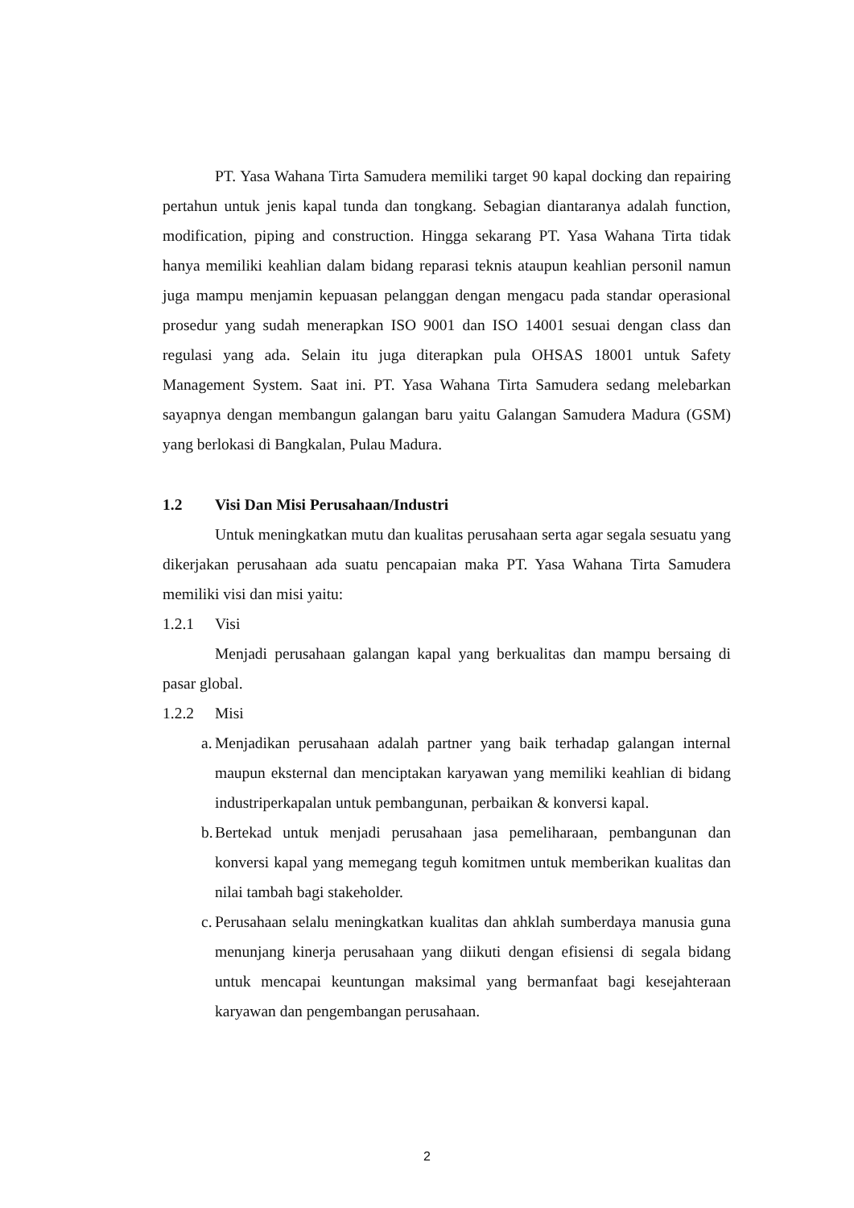PT. Yasa Wahana Tirta Samudera memiliki target 90 kapal docking dan repairing pertahun untuk jenis kapal tunda dan tongkang. Sebagian diantaranya adalah function, modification, piping and construction. Hingga sekarang PT. Yasa Wahana Tirta tidak hanya memiliki keahlian dalam bidang reparasi teknis ataupun keahlian personil namun juga mampu menjamin kepuasan pelanggan dengan mengacu pada standar operasional prosedur yang sudah menerapkan ISO 9001 dan ISO 14001 sesuai dengan class dan regulasi yang ada. Selain itu juga diterapkan pula OHSAS 18001 untuk Safety Management System. Saat ini. PT. Yasa Wahana Tirta Samudera sedang melebarkan sayapnya dengan membangun galangan baru yaitu Galangan Samudera Madura (GSM) yang berlokasi di Bangkalan, Pulau Madura.
1.2 Visi Dan Misi Perusahaan/Industri
Untuk meningkatkan mutu dan kualitas perusahaan serta agar segala sesuatu yang dikerjakan perusahaan ada suatu pencapaian maka PT. Yasa Wahana Tirta Samudera memiliki visi dan misi yaitu:
1.2.1 Visi
Menjadi perusahaan galangan kapal yang berkualitas dan mampu bersaing di pasar global.
1.2.2 Misi
a.
Menjadikan perusahaan adalah partner yang baik terhadap galangan internal maupun eksternal dan menciptakan karyawan yang memiliki keahlian di bidang industriperkapalan untuk pembangunan, perbaikan & konversi kapal.
b.
Bertekad untuk menjadi perusahaan jasa pemeliharaan, pembangunan dan konversi kapal yang memegang teguh komitmen untuk memberikan kualitas dan nilai tambah bagi stakeholder.
c.
Perusahaan selalu meningkatkan kualitas dan ahklah sumberdaya manusia guna menunjang kinerja perusahaan yang diikuti dengan efisiensi di segala bidang untuk mencapai keuntungan maksimal yang bermanfaat bagi kesejahteraan karyawan dan pengembangan perusahaan.
2